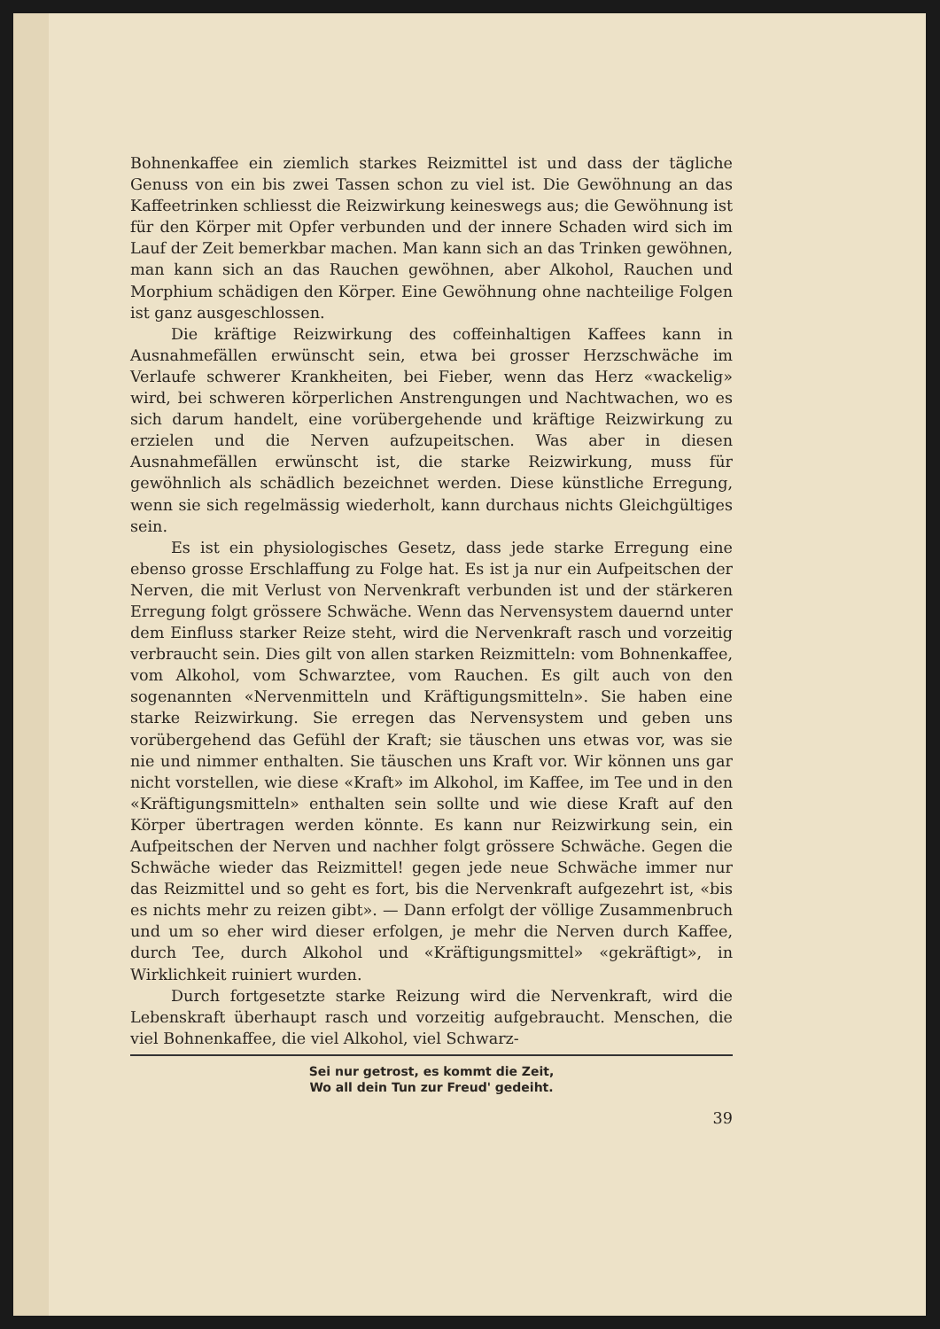Bohnenkaffee ein ziemlich starkes Reizmittel ist und dass der tägliche Genuss von ein bis zwei Tassen schon zu viel ist. Die Gewöhnung an das Kaffeetrinken schliesst die Reizwirkung keineswegs aus; die Gewöhnung ist für den Körper mit Opfer verbunden und der innere Schaden wird sich im Lauf der Zeit bemerkbar machen. Man kann sich an das Trinken gewöhnen, man kann sich an das Rauchen gewöhnen, aber Alkohol, Rauchen und Morphium schädigen den Körper. Eine Gewöhnung ohne nachteilige Folgen ist ganz ausgeschlossen.
Die kräftige Reizwirkung des coffeinhaltigen Kaffees kann in Ausnahmefällen erwünscht sein, etwa bei grosser Herzschwäche im Verlaufe schwerer Krankheiten, bei Fieber, wenn das Herz «wackelig» wird, bei schweren körperlichen Anstrengungen und Nachtwachen, wo es sich darum handelt, eine vorübergehende und kräftige Reizwirkung zu erzielen und die Nerven aufzupeitschen. Was aber in diesen Ausnahmefällen erwünscht ist, die starke Reizwirkung, muss für gewöhnlich als schädlich bezeichnet werden. Diese künstliche Erregung, wenn sie sich regelmässig wiederholt, kann durchaus nichts Gleichgültiges sein.
Es ist ein physiologisches Gesetz, dass jede starke Erregung eine ebenso grosse Erschlaffung zu Folge hat. Es ist ja nur ein Aufpeitschen der Nerven, die mit Verlust von Nervenkraft verbunden ist und der stärkeren Erregung folgt grössere Schwäche. Wenn das Nervensystem dauernd unter dem Einfluss starker Reize steht, wird die Nervenkraft rasch und vorzeitig verbraucht sein. Dies gilt von allen starken Reizmitteln: vom Bohnenkaffee, vom Alkohol, vom Schwarztee, vom Rauchen. Es gilt auch von den sogenannten «Nervenmitteln und Kräftigungsmitteln». Sie haben eine starke Reizwirkung. Sie erregen das Nervensystem und geben uns vorübergehend das Gefühl der Kraft; sie täuschen uns etwas vor, was sie nie und nimmer enthalten. Sie täuschen uns Kraft vor. Wir können uns gar nicht vorstellen, wie diese «Kraft» im Alkohol, im Kaffee, im Tee und in den «Kräftigungsmitteln» enthalten sein sollte und wie diese Kraft auf den Körper übertragen werden könnte. Es kann nur Reizwirkung sein, ein Aufpeitschen der Nerven und nachher folgt grössere Schwäche. Gegen die Schwäche wieder das Reizmittel! gegen jede neue Schwäche immer nur das Reizmittel und so geht es fort, bis die Nervenkraft aufgezehrt ist, «bis es nichts mehr zu reizen gibt». — Dann erfolgt der völlige Zusammenbruch und um so eher wird dieser erfolgen, je mehr die Nerven durch Kaffee, durch Tee, durch Alkohol und «Kräftigungsmittel» «gekräftigt», in Wirklichkeit ruiniert wurden.
Durch fortgesetzte starke Reizung wird die Nervenkraft, wird die Lebenskraft überhaupt rasch und vorzeitig aufgebraucht. Menschen, die viel Bohnenkaffee, die viel Alkohol, viel Schwarz-
Sei nur getrost, es kommt die Zeit,
Wo all dein Tun zur Freud' gedeiht.
39